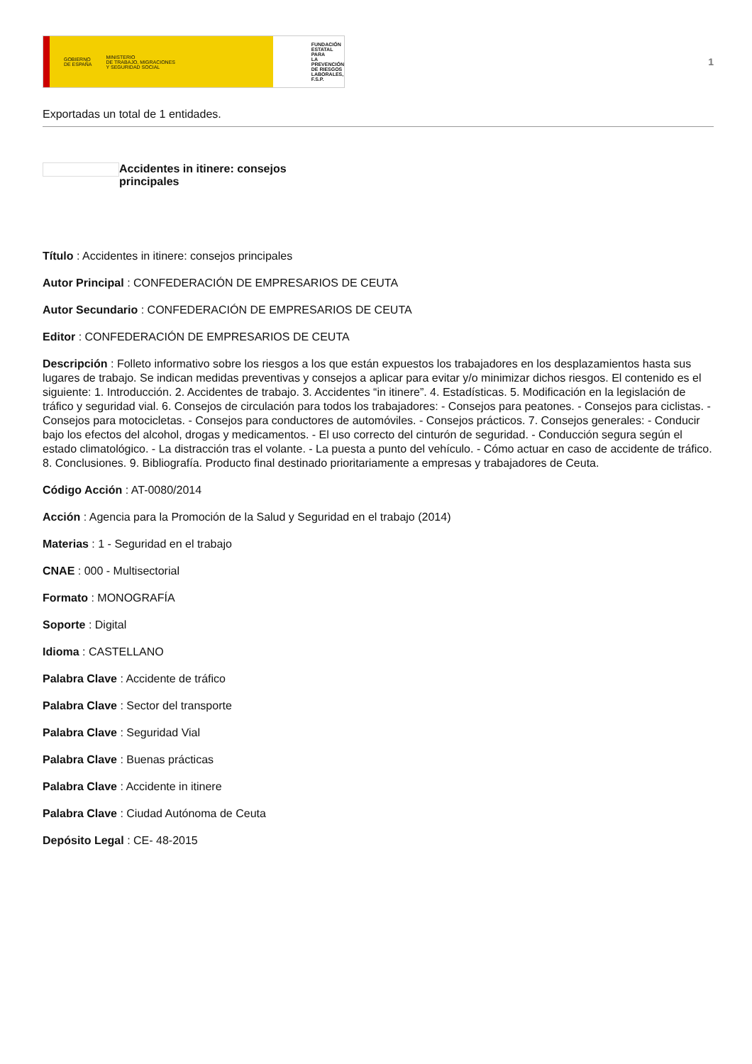GOBIERNO
DE ESPAÑA MINISTERIO
DE TRABAJO, MIGRACIONES
Y SEGURIDAD SOCIAL
FUNDACIÓN
ESTATAL PARA
LA PREVENCIÓN
DE RIESGOS
LABORALES, F.S.P.
1
Exportadas un total de 1 entidades.
Accidentes in itinere: consejos principales
Título : Accidentes in itinere: consejos principales
Autor Principal : CONFEDERACIÓN DE EMPRESARIOS DE CEUTA
Autor Secundario : CONFEDERACIÓN DE EMPRESARIOS DE CEUTA
Editor : CONFEDERACIÓN DE EMPRESARIOS DE CEUTA
Descripción : Folleto informativo sobre los riesgos a los que están expuestos los trabajadores en los desplazamientos hasta sus lugares de trabajo. Se indican medidas preventivas y consejos a aplicar para evitar y/o minimizar dichos riesgos. El contenido es el siguiente: 1. Introducción. 2. Accidentes de trabajo. 3. Accidentes “in itinere”. 4. Estadísticas. 5. Modificación en la legislación de tráfico y seguridad vial. 6. Consejos de circulación para todos los trabajadores: - Consejos para peatones. - Consejos para ciclistas. - Consejos para motocicletas. - Consejos para conductores de automóviles. - Consejos prácticos. 7. Consejos generales: - Conducir bajo los efectos del alcohol, drogas y medicamentos. - El uso correcto del cinturón de seguridad. - Conducción segura según el estado climatológico. - La distracción tras el volante. - La puesta a punto del vehículo. - Cómo actuar en caso de accidente de tráfico. 8. Conclusiones. 9. Bibliografía. Producto final destinado prioritariamente a empresas y trabajadores de Ceuta.
Código Acción : AT-0080/2014
Acción : Agencia para la Promoción de la Salud y Seguridad en el trabajo (2014)
Materias : 1 - Seguridad en el trabajo
CNAE : 000 - Multisectorial
Formato : MONOGRAFÍA
Soporte : Digital
Idioma : CASTELLANO
Palabra Clave : Accidente de tráfico
Palabra Clave : Sector del transporte
Palabra Clave : Seguridad Vial
Palabra Clave : Buenas prácticas
Palabra Clave : Accidente in itinere
Palabra Clave : Ciudad Autónoma de Ceuta
Depósito Legal : CE- 48-2015